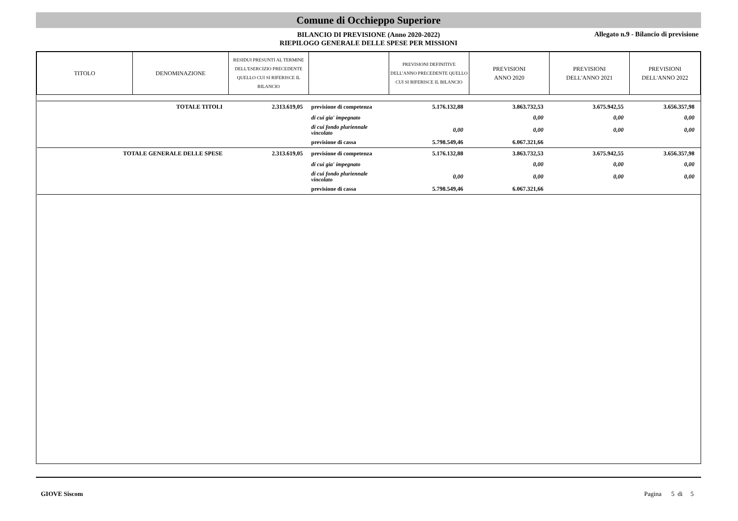Comune di Occhieppo Superiore
BILANCIO DI PREVISIONE (Anno 2020-2022)
RIEPILOGO GENERALE DELLE SPESE PER MISSIONI
Allegato n.9 - Bilancio di previsione
| TITOLO | DENOMINAZIONE | RESIDUI PRESUNTI AL TERMINE DELL'ESERCIZIO PRECEDENTE QUELLO CUI SI RIFERISCE IL BILANCIO | | PREVISIONI DEFINITIVE DELL'ANNO PRECEDENTE QUELLO CUI SI RIFERISCE IL BILANCIO | PREVISIONI ANNO 2020 | PREVISIONI DELL'ANNO 2021 | PREVISIONI DELL'ANNO 2022 |
| --- | --- | --- | --- | --- | --- | --- | --- |
| TOTALE TITOLI | | 2.313.619,05 | previsione di competenza | 5.176.132,88 | 3.863.732,53 | 3.675.942,55 | 3.656.357,98 |
| | | | di cui gia' impegnato | | 0,00 | 0,00 | 0,00 |
| | | | di cui fondo pluriennale vincolato | 0,00 | 0,00 | 0,00 | 0,00 |
| | | | previsione di cassa | 5.798.549,46 | 6.067.321,66 | | |
| TOTALE GENERALE DELLE SPESE | | 2.313.619,05 | previsione di competenza | 5.176.132,88 | 3.863.732,53 | 3.675.942,55 | 3.656.357,98 |
| | | | di cui gia' impegnato | | 0,00 | 0,00 | 0,00 |
| | | | di cui fondo pluriennale vincolato | 0,00 | 0,00 | 0,00 | 0,00 |
| | | | previsione di cassa | 5.798.549,46 | 6.067.321,66 | | |
GIOVE Siscom Pagina 5 di 5